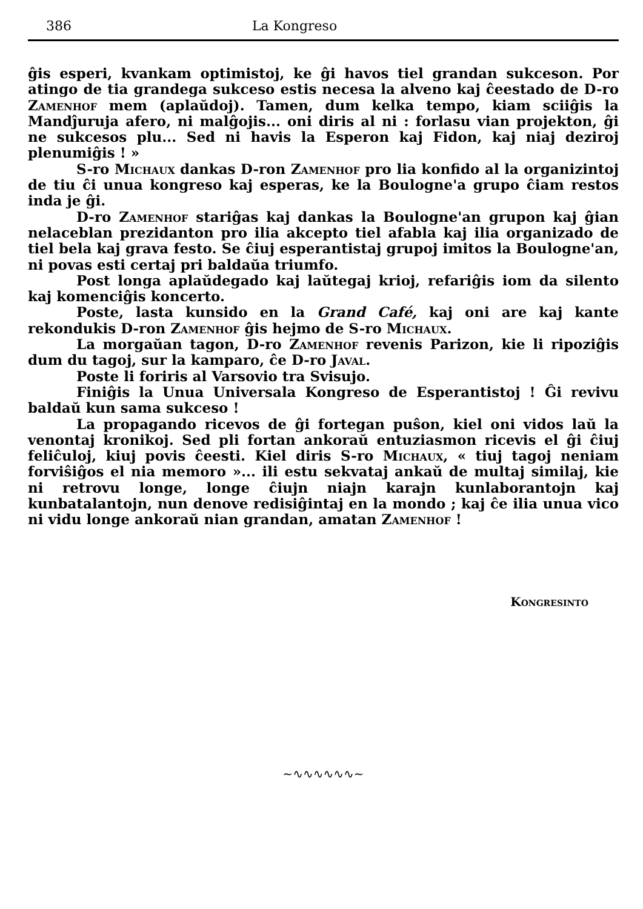386 La Kongreso
ĝis esperi, kvankam optimistoj, ke ĝi havos tiel grandan sukceson. Por atingo de tia grandega sukceso estis necesa la alveno kaj ĉeestado de D-ro Zamenhof mem (aplaŭdoj). Tamen, dum kelka tempo, kiam sciiĝis la Mandĵuruja afero, ni malĝojis... oni diris al ni : forlasu vian projekton, ĝi ne sukcesos plu... Sed ni havis la Esperon kaj Fidon, kaj niaj deziroj plenumiĝis ! »
S-ro Michaux dankas D-ron Zamenhof pro lia konfido al la organizintoj de tiu ĉi unua kongreso kaj esperas, ke la Boulogne'a grupo ĉiam restos inda je ĝi.
D-ro Zamenhof stariĝas kaj dankas la Boulogne'an grupon kaj ĝian nelaceblan prezidanton pro ilia akcepto tiel afabla kaj ilia organizado de tiel bela kaj grava festo. Se ĉiuj esperantistaj grupoj imitos la Boulogne'an, ni povas esti certaj pri baldaŭa triumfo.
Post longa aplaŭdegado kaj laŭtegaj krioj, refariĝis iom da silento kaj komenciĝis koncerto.
Poste, lasta kunsido en la Grand Café, kaj oni are kaj kante rekondukis D-ron Zamenhof ĝis hejmo de S-ro Michaux.
La morgaŭan tagon, D-ro Zamenhof revenis Parizon, kie li ripoziĝis dum du tagoj, sur la kamparo, ĉe D-ro Javal.
Poste li foriris al Varsovio tra Svisujo.
Finiĝis la Unua Universala Kongreso de Esperantistoj ! Ĝi revivu baldaŭ kun sama sukceso !
La propagando ricevos de ĝi fortegan puŝon, kiel oni vidos laŭ la venontaj kronikoj. Sed pli fortan ankoraŭ entuziasmon ricevis el ĝi ĉiuj feliĉuloj, kiuj povis ĉeesti. Kiel diris S-ro Michaux, « tiuj tagoj neniam forviŝiĝos el nia memoro »... ili estu sekvataj ankaŭ de multaj similaj, kie ni retrovu longe, longe ĉiujn niajn karajn kunlaborantojn kaj kunbatalantojn, nun denove redisiĝintaj en la mondo ; kaj ĉe ilia unua vico ni vidu longe ankoraŭ nian grandan, amatan Zamenhof !
Kongresinto
~∿∿∿∿∿∿~